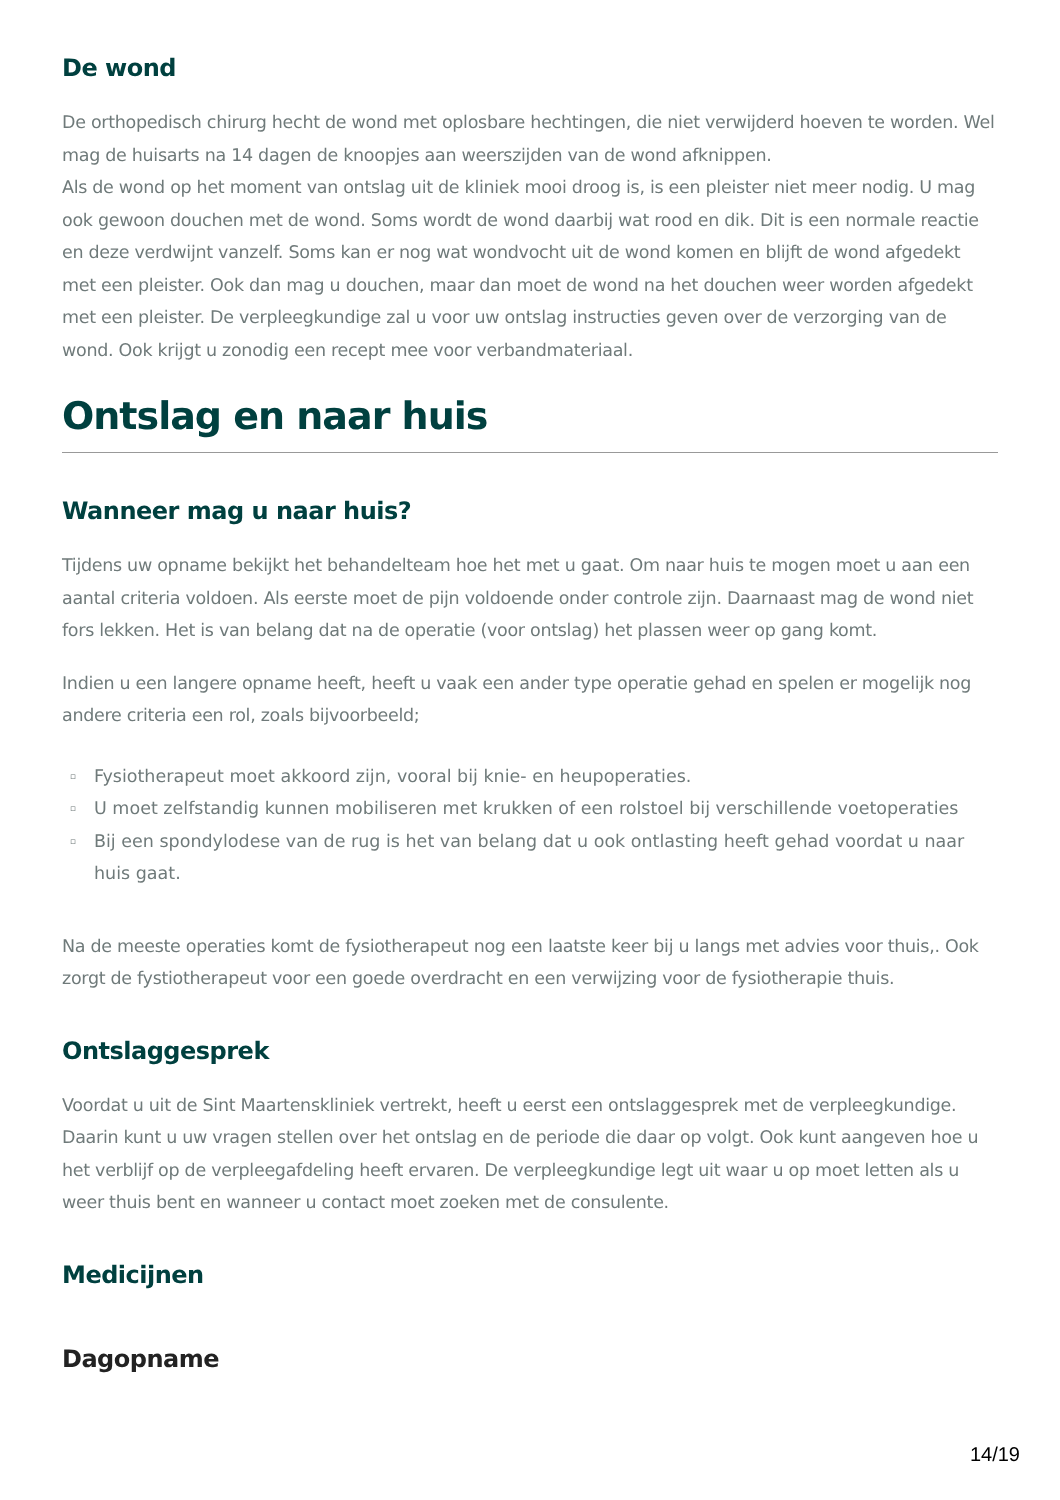De wond
De orthopedisch chirurg hecht de wond met oplosbare hechtingen, die niet verwijderd hoeven te worden. Wel mag de huisarts na 14 dagen de knoopjes aan weerszijden van de wond afknippen.
Als de wond op het moment van ontslag uit de kliniek mooi droog is, is een pleister niet meer nodig. U mag ook gewoon douchen met de wond. Soms wordt de wond daarbij wat rood en dik. Dit is een normale reactie en deze verdwijnt vanzelf. Soms kan er nog wat wondvocht uit de wond komen en blijft de wond afgedekt met een pleister. Ook dan mag u douchen, maar dan moet de wond na het douchen weer worden afgedekt met een pleister. De verpleegkundige zal u voor uw ontslag instructies geven over de verzorging van de wond. Ook krijgt u zonodig een recept mee voor verbandmateriaal.
Ontslag en naar huis
Wanneer mag u naar huis?
Tijdens uw opname bekijkt het behandelteam hoe het met u gaat. Om naar huis te mogen moet u aan een aantal criteria voldoen. Als eerste moet de pijn voldoende onder controle zijn. Daarnaast mag de wond niet fors lekken. Het is van belang dat na de operatie (voor ontslag) het plassen weer op gang komt.
Indien u een langere opname heeft, heeft u vaak een ander type operatie gehad en spelen er mogelijk nog andere criteria een rol, zoals bijvoorbeeld;
▫ Fysiotherapeut moet akkoord zijn, vooral bij knie- en heupoperaties.
▫ U moet zelfstandig kunnen mobiliseren met krukken of een rolstoel bij verschillende voetoperaties
▫ Bij een spondylodese van de rug is het van belang dat u ook ontlasting heeft gehad voordat u naar huis gaat.
Na de meeste operaties komt de fysiotherapeut nog een laatste keer bij u langs met advies voor thuis,. Ook zorgt de fystiotherapeut voor een goede overdracht en een verwijzing voor de fysiotherapie thuis.
Ontslaggesprek
Voordat u uit de Sint Maartenskliniek vertrekt, heeft u eerst een ontslaggesprek met de verpleegkundige. Daarin kunt u uw vragen stellen over het ontslag en de periode die daar op volgt. Ook kunt aangeven hoe u het verblijf op de verpleegafdeling heeft ervaren. De verpleegkundige legt uit waar u op moet letten als u weer thuis bent en wanneer u contact moet zoeken met de consulente.
Medicijnen
Dagopname
14/19